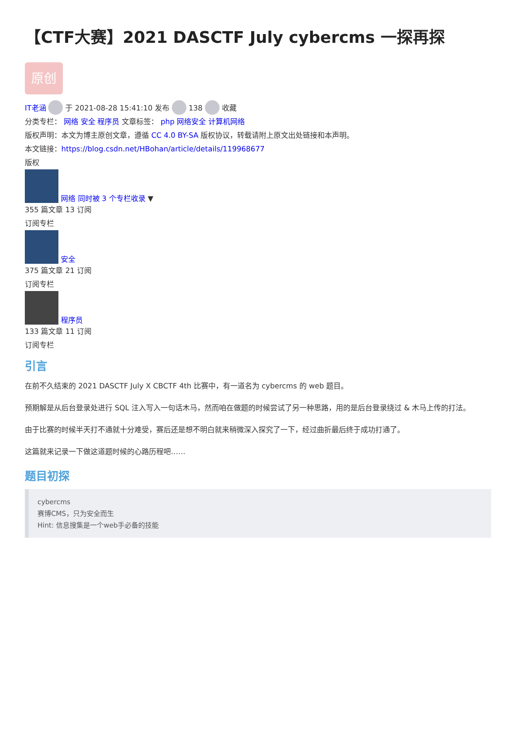【CTF大赛】2021 DASCTF July cybercms 一探再探
原创
IT老涵 于 2021-08-28 15:41:10 发布 138 收藏
分类专栏： 网络 安全 程序员 文章标签： php 网络安全 计算机网络
版权声明：本文为博主原创文章，遵循 CC 4.0 BY-SA 版权协议，转载请附上原文出处链接和本声明。
本文链接：https://blog.csdn.net/HBohan/article/details/119968677
版权
网络 同时被 3 个专栏收录 ▼
355 篇文章 13 订阅
订阅专栏
安全
375 篇文章 21 订阅
订阅专栏
程序员
133 篇文章 11 订阅
订阅专栏
引言
在前不久结束的 2021 DASCTF July X CBCTF 4th 比赛中，有一道名为 cybercms 的 web 题目。
预期解是从后台登录处进行 SQL 注入写入一句话木马，然而咱在做题的时候尝试了另一种思路，用的是后台登录绕过 & 木马上传的打法。
由于比赛的时候半天打不通就十分难受，赛后还是想不明白就来稍微深入探究了一下，经过曲折最后终于成功打通了。
这篇就来记录一下做这道题时候的心路历程吧……
题目初探
cybercms
赛博CMS，只为安全而生
Hint: 信息搜集是一个web手必备的技能